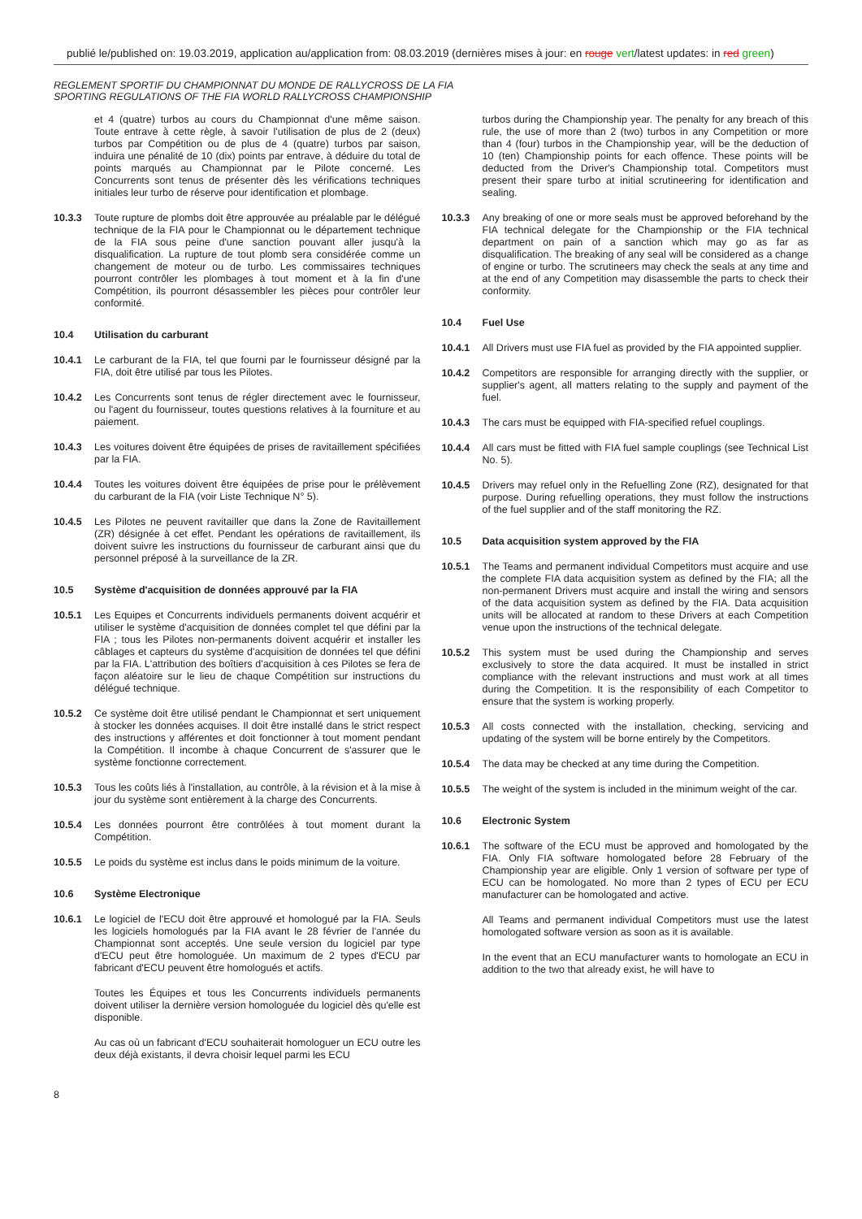publié le/published on: 19.03.2019, application au/application from: 08.03.2019 (dernières mises à jour: en rouge vert/latest updates: in red green)
REGLEMENT SPORTIF DU CHAMPIONNAT DU MONDE DE RALLYCROSS DE LA FIA
SPORTING REGULATIONS OF THE FIA WORLD RALLYCROSS CHAMPIONSHIP
et 4 (quatre) turbos au cours du Championnat d'une même saison. Toute entrave à cette règle, à savoir l'utilisation de plus de 2 (deux) turbos par Compétition ou de plus de 4 (quatre) turbos par saison, induira une pénalité de 10 (dix) points par entrave, à déduire du total de points marqués au Championnat par le Pilote concerné. Les Concurrents sont tenus de présenter dès les vérifications techniques initiales leur turbo de réserve pour identification et plombage.
10.3.3 Toute rupture de plombs doit être approuvée au préalable par le délégué technique de la FIA pour le Championnat ou le département technique de la FIA sous peine d'une sanction pouvant aller jusqu'à la disqualification. La rupture de tout plomb sera considérée comme un changement de moteur ou de turbo. Les commissaires techniques pourront contrôler les plombages à tout moment et à la fin d'une Compétition, ils pourront désassembler les pièces pour contrôler leur conformité.
10.4 Utilisation du carburant
10.4.1 Le carburant de la FIA, tel que fourni par le fournisseur désigné par la FIA, doit être utilisé par tous les Pilotes.
10.4.2 Les Concurrents sont tenus de régler directement avec le fournisseur, ou l'agent du fournisseur, toutes questions relatives à la fourniture et au paiement.
10.4.3 Les voitures doivent être équipées de prises de ravitaillement spécifiées par la FIA.
10.4.4 Toutes les voitures doivent être équipées de prise pour le prélèvement du carburant de la FIA (voir Liste Technique N° 5).
10.4.5 Les Pilotes ne peuvent ravitailler que dans la Zone de Ravitaillement (ZR) désignée à cet effet. Pendant les opérations de ravitaillement, ils doivent suivre les instructions du fournisseur de carburant ainsi que du personnel préposé à la surveillance de la ZR.
10.5 Système d'acquisition de données approuvé par la FIA
10.5.1 Les Equipes et Concurrents individuels permanents doivent acquérir et utiliser le système d'acquisition de données complet tel que défini par la FIA ; tous les Pilotes non-permanents doivent acquérir et installer les câblages et capteurs du système d'acquisition de données tel que défini par la FIA. L'attribution des boîtiers d'acquisition à ces Pilotes se fera de façon aléatoire sur le lieu de chaque Compétition sur instructions du délégué technique.
10.5.2 Ce système doit être utilisé pendant le Championnat et sert uniquement à stocker les données acquises. Il doit être installé dans le strict respect des instructions y afférentes et doit fonctionner à tout moment pendant la Compétition. Il incombe à chaque Concurrent de s'assurer que le système fonctionne correctement.
10.5.3 Tous les coûts liés à l'installation, au contrôle, à la révision et à la mise à jour du système sont entièrement à la charge des Concurrents.
10.5.4 Les données pourront être contrôlées à tout moment durant la Compétition.
10.5.5 Le poids du système est inclus dans le poids minimum de la voiture.
10.6 Système Electronique
10.6.1 Le logiciel de l'ECU doit être approuvé et homologué par la FIA. Seuls les logiciels homologués par la FIA avant le 28 février de l'année du Championnat sont acceptés. Une seule version du logiciel par type d'ECU peut être homologuée. Un maximum de 2 types d'ECU par fabricant d'ECU peuvent être homologués et actifs.
Toutes les Équipes et tous les Concurrents individuels permanents doivent utiliser la dernière version homologuée du logiciel dès qu'elle est disponible.
Au cas où un fabricant d'ECU souhaiterait homologuer un ECU outre les deux déjà existants, il devra choisir lequel parmi les ECU
turbos during the Championship year. The penalty for any breach of this rule, the use of more than 2 (two) turbos in any Competition or more than 4 (four) turbos in the Championship year, will be the deduction of 10 (ten) Championship points for each offence. These points will be deducted from the Driver's Championship total. Competitors must present their spare turbo at initial scrutineering for identification and sealing.
10.3.3 Any breaking of one or more seals must be approved beforehand by the FIA technical delegate for the Championship or the FIA technical department on pain of a sanction which may go as far as disqualification. The breaking of any seal will be considered as a change of engine or turbo. The scrutineers may check the seals at any time and at the end of any Competition may disassemble the parts to check their conformity.
10.4 Fuel Use
10.4.1 All Drivers must use FIA fuel as provided by the FIA appointed supplier.
10.4.2 Competitors are responsible for arranging directly with the supplier, or supplier's agent, all matters relating to the supply and payment of the fuel.
10.4.3 The cars must be equipped with FIA-specified refuel couplings.
10.4.4 All cars must be fitted with FIA fuel sample couplings (see Technical List No. 5).
10.4.5 Drivers may refuel only in the Refuelling Zone (RZ), designated for that purpose. During refuelling operations, they must follow the instructions of the fuel supplier and of the staff monitoring the RZ.
10.5 Data acquisition system approved by the FIA
10.5.1 The Teams and permanent individual Competitors must acquire and use the complete FIA data acquisition system as defined by the FIA; all the non-permanent Drivers must acquire and install the wiring and sensors of the data acquisition system as defined by the FIA. Data acquisition units will be allocated at random to these Drivers at each Competition venue upon the instructions of the technical delegate.
10.5.2 This system must be used during the Championship and serves exclusively to store the data acquired. It must be installed in strict compliance with the relevant instructions and must work at all times during the Competition. It is the responsibility of each Competitor to ensure that the system is working properly.
10.5.3 All costs connected with the installation, checking, servicing and updating of the system will be borne entirely by the Competitors.
10.5.4 The data may be checked at any time during the Competition.
10.5.5 The weight of the system is included in the minimum weight of the car.
10.6 Electronic System
10.6.1 The software of the ECU must be approved and homologated by the FIA. Only FIA software homologated before 28 February of the Championship year are eligible. Only 1 version of software per type of ECU can be homologated. No more than 2 types of ECU per ECU manufacturer can be homologated and active.
All Teams and permanent individual Competitors must use the latest homologated software version as soon as it is available.
In the event that an ECU manufacturer wants to homologate an ECU in addition to the two that already exist, he will have to
8